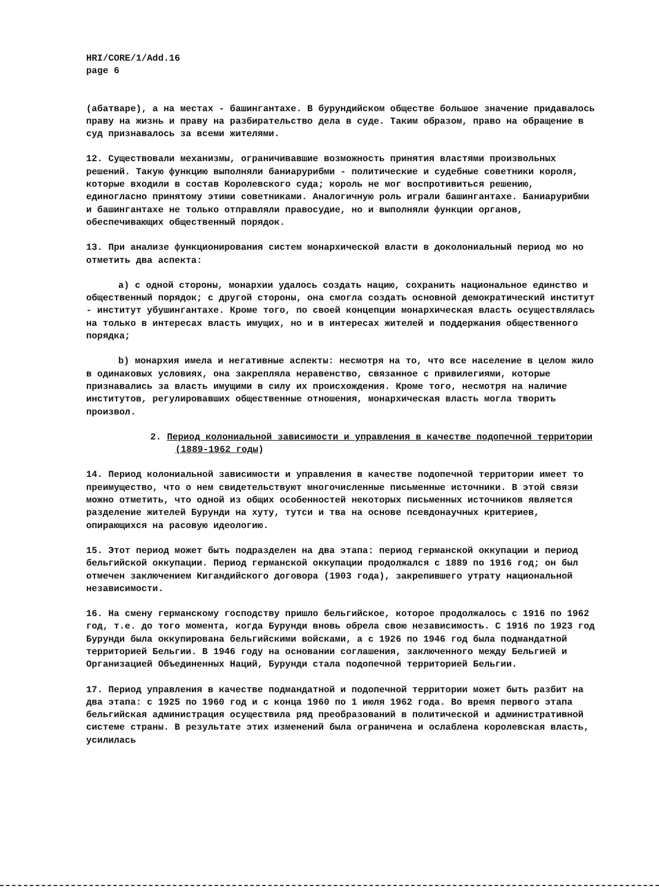HRI/CORE/1/Add.16
page 6
(абатваре), а на местах - башингантахе. В бурундийском обществе большое значение придавалось праву на жизнь и праву на разбирательство дела в суде. Таким образом, право на обращение в суд признавалось за всеми жителями.
12. Существовали механизмы, ограничивавшие возможность принятия властями произвольных решений. Такую функцию выполняли баниарурибми - политические и судебные советники короля, которые входили в состав Королевского суда; король не мог воспротивиться решению, единогласно принятому этими советниками. Аналогичную роль играли башингантахе. Баниарурибми и башингантахе не только отправляли правосудие, но и выполняли функции органов, обеспечивающих общественный порядок.
13. При анализе функционирования систем монархической власти в доколониальный период мо но отметить два аспекта:
a) с одной стороны, монархии удалось создать нацию, сохранить национальное единство и общественный порядок; с другой стороны, она смогла создать основной демократический институт - институт убушингантахе. Кроме того, по своей концепции монархическая власть осуществлялась на только в интересах власть имущих, но и в интересах жителей и поддержания общественного порядка;
b) монархия имела и негативные аспекты: несмотря на то, что все население в целом жило в одинаковых условиях, она закрепляла неравенство, связанное с привилегиями, которые признавались за власть имущими в силу их происхождения. Кроме того, несмотря на наличие институтов, регулировавших общественные отношения, монархическая власть могла творить произвол.
2. Период колониальной зависимости и управления в качестве подопечной территории (1889-1962 годы)
14. Период колониальной зависимости и управления в качестве подопечной территории имеет то преимущество, что о нем свидетельствуют многочисленные письменные источники. В этой связи можно отметить, что одной из общих особенностей некоторых письменных источников является разделение жителей Бурунди на хуту, тутси и тва на основе псевдонаучных критериев, опирающихся на расовую идеологию.
15. Этот период может быть подразделен на два этапа: период германской оккупации и период бельгийской оккупации. Период германской оккупации продолжался с 1889 по 1916 год; он был отмечен заключением Кигандийского договора (1903 года), закрепившего утрату национальной независимости.
16. На смену германскому господству пришло бельгийское, которое продолжалось с 1916 по 1962 год, т.е. до того момента, когда Бурунди вновь обрела свою независимость. С 1916 по 1923 год Бурунди была оккупирована бельгийскими войсками, а с 1926 по 1946 год была подмандатной территорией Бельгии. В 1946 году на основании соглашения, заключенного между Бельгией и Организацией Объединенных Наций, Бурунди стала подопечной территорией Бельгии.
17. Период управления в качестве подмандатной и подопечной территории может быть разбит на два этапа: с 1925 по 1960 год и с конца 1960 по 1 июля 1962 года. Во время первого этапа бельгийская администрация осуществила ряд преобразований в политической и административной системе страны. В результате этих изменений была ограничена и ослаблена королевская власть, усилилась